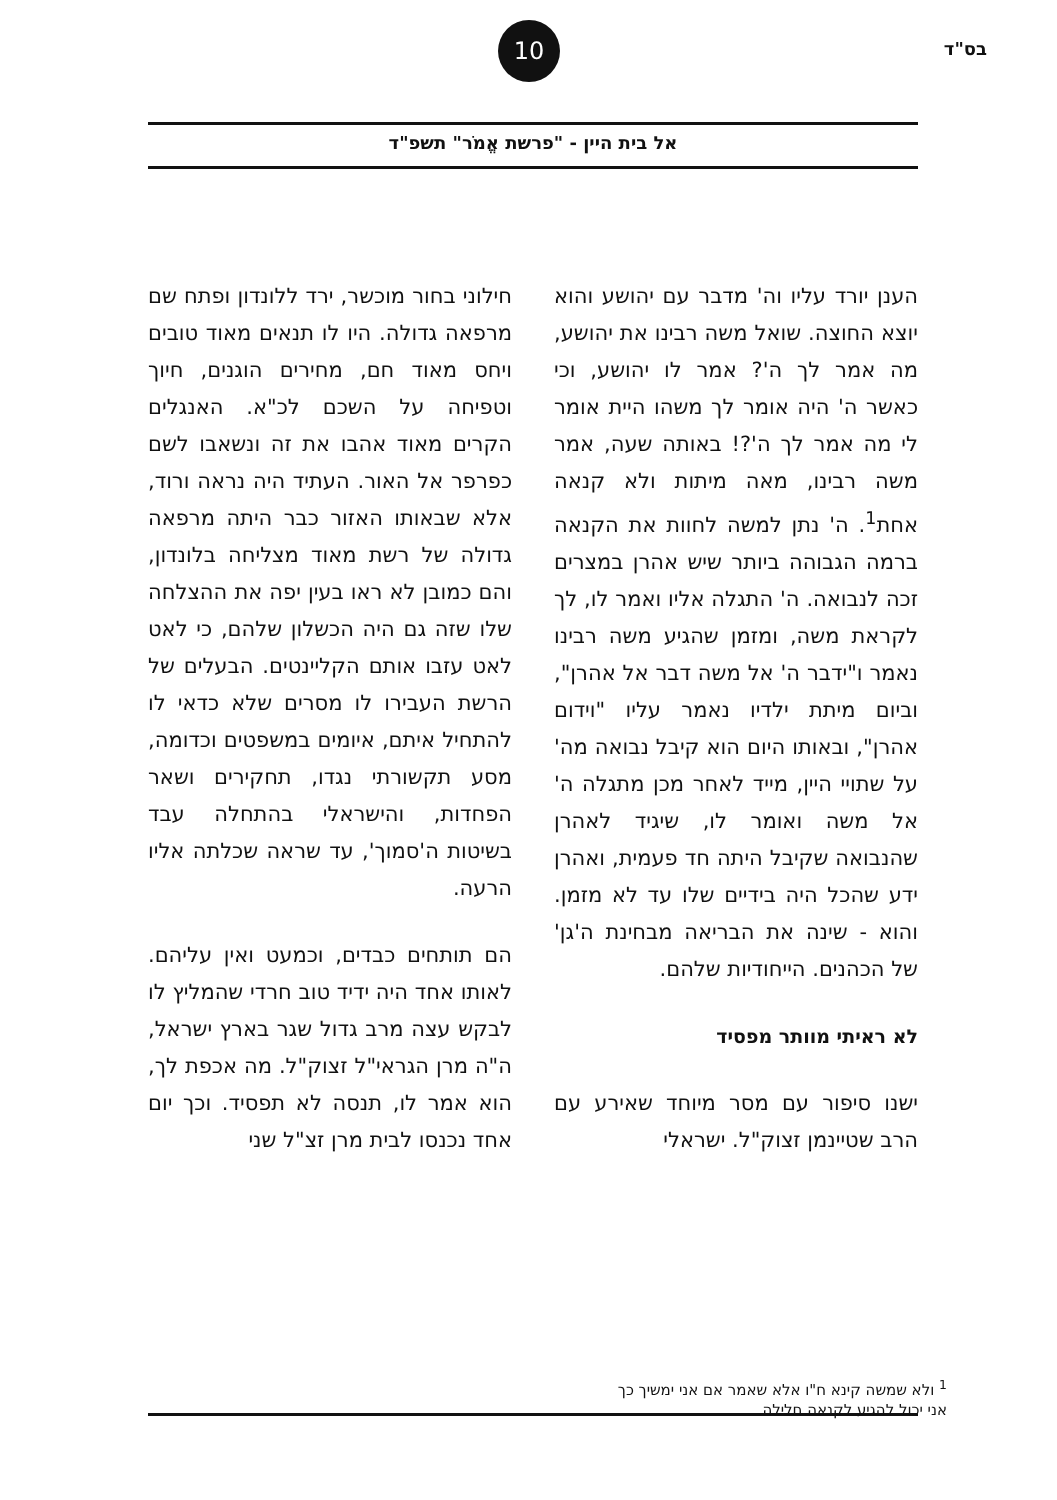בס"ד
10
אל בית היין - "פרשת אֱמֹר" תשפ"ד
הענן יורד עליו וה' מדבר עם יהושע והוא יוצא החוצה. שואל משה רבינו את יהושע, מה אמר לך ה'? אמר לו יהושע, וכי כאשר ה' היה אומר לך משהו היית אומר לי מה אמר לך ה'?! באותה שעה, אמר משה רבינו, מאה מיתות ולא קנאה אחת<sup>1</sup>. ה' נתן למשה לחוות את הקנאה ברמה הגבוהה ביותר שיש אהרן במצרים זכה לנבואה. ה' התגלה אליו ואמר לו, לך לקראת משה, ומזמן שהגיע משה רבינו נאמר ו"ידבר ה' אל משה דבר אל אהרן", וביום מיתת ילדיו נאמר עליו "וידום אהרן", ובאותו היום הוא קיבל נבואה מה' על שתויי היין, מייד לאחר מכן מתגלה ה' אל משה ואומר לו, שיגיד לאהרן שהנבואה שקיבל היתה חד פעמית, ואהרן ידע שהכל היה בידיים שלו עד לא מזמן. והוא - שינה את הבריאה מבחינת ה'גן' של הכהנים. הייחודיות שלהם.
לא ראיתי מוותר מפסיד
ישנו סיפור עם מסר מיוחד שאירע עם הרב שטיינמן זצוק"ל. ישראלי
חילוני בחור מוכשר, ירד ללונדון ופתח שם מרפאה גדולה. היו לו תנאים מאוד טובים ויחס מאוד חם, מחירים הוגנים, חיוך וטפיחה על השכם לכ"א. האנגלים הקרים מאוד אהבו את זה ונשאבו לשם כפרפר אל האור. העתיד היה נראה ורוד, אלא שבאותו האזור כבר היתה מרפאה גדולה של רשת מאוד מצליחה בלונדון, והם כמובן לא ראו בעין יפה את ההצלחה שלו שזה גם היה הכשלון שלהם, כי לאט לאט עזבו אותם הקליינטים. הבעלים של הרשת העבירו לו מסרים שלא כדאי לו להתחיל איתם, איומים במשפטים וכדומה, מסע תקשורתי נגדו, תחקירים ושאר הפחדות, והישראלי בהתחלה עבד בשיטות ה'סמוך', עד שראה שכלתה אליו הרעה.
הם תותחים כבדים, וכמעט ואין עליהם. לאותו אחד היה ידיד טוב חרדי שהמליץ לו לבקש עצה מרב גדול שגר בארץ ישראל, ה"ה מרן הגראי"ל זצוק"ל. מה אכפת לך, הוא אמר לו, תנסה לא תפסיד. וכך יום אחד נכנסו לבית מרן זצ"ל שני
<sup>1</sup> ולא שמשה קינא ח"ו אלא שאמר אם אני ימשיך כך אני יכול להגיע לקנאה חלילה.